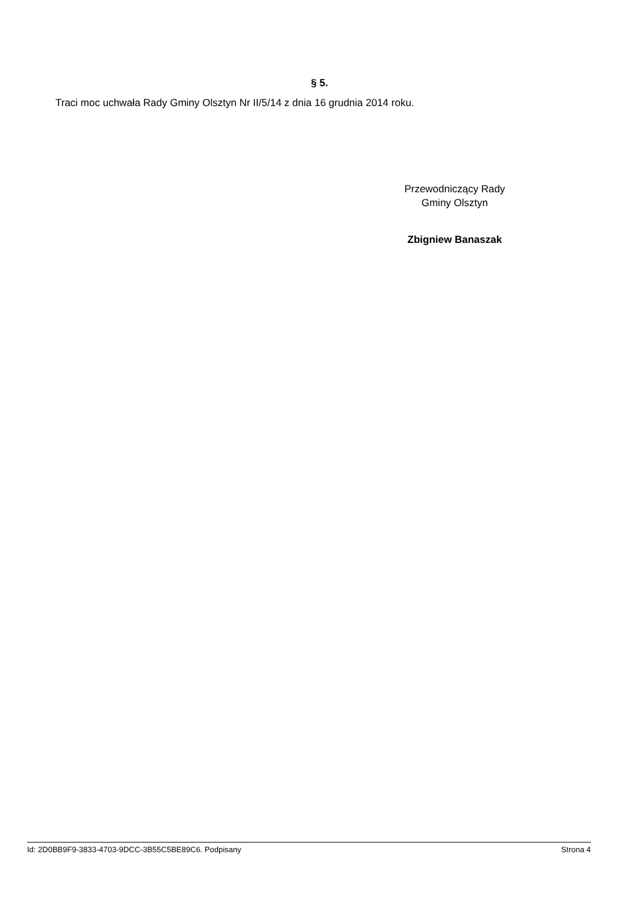§ 5.
Traci moc uchwała Rady Gminy Olsztyn Nr II/5/14 z dnia 16 grudnia 2014 roku.
Przewodniczący Rady
Gminy Olsztyn
Zbigniew Banaszak
Id: 2D0BB9F9-3833-4703-9DCC-3B55C5BE89C6. Podpisany Strona 4